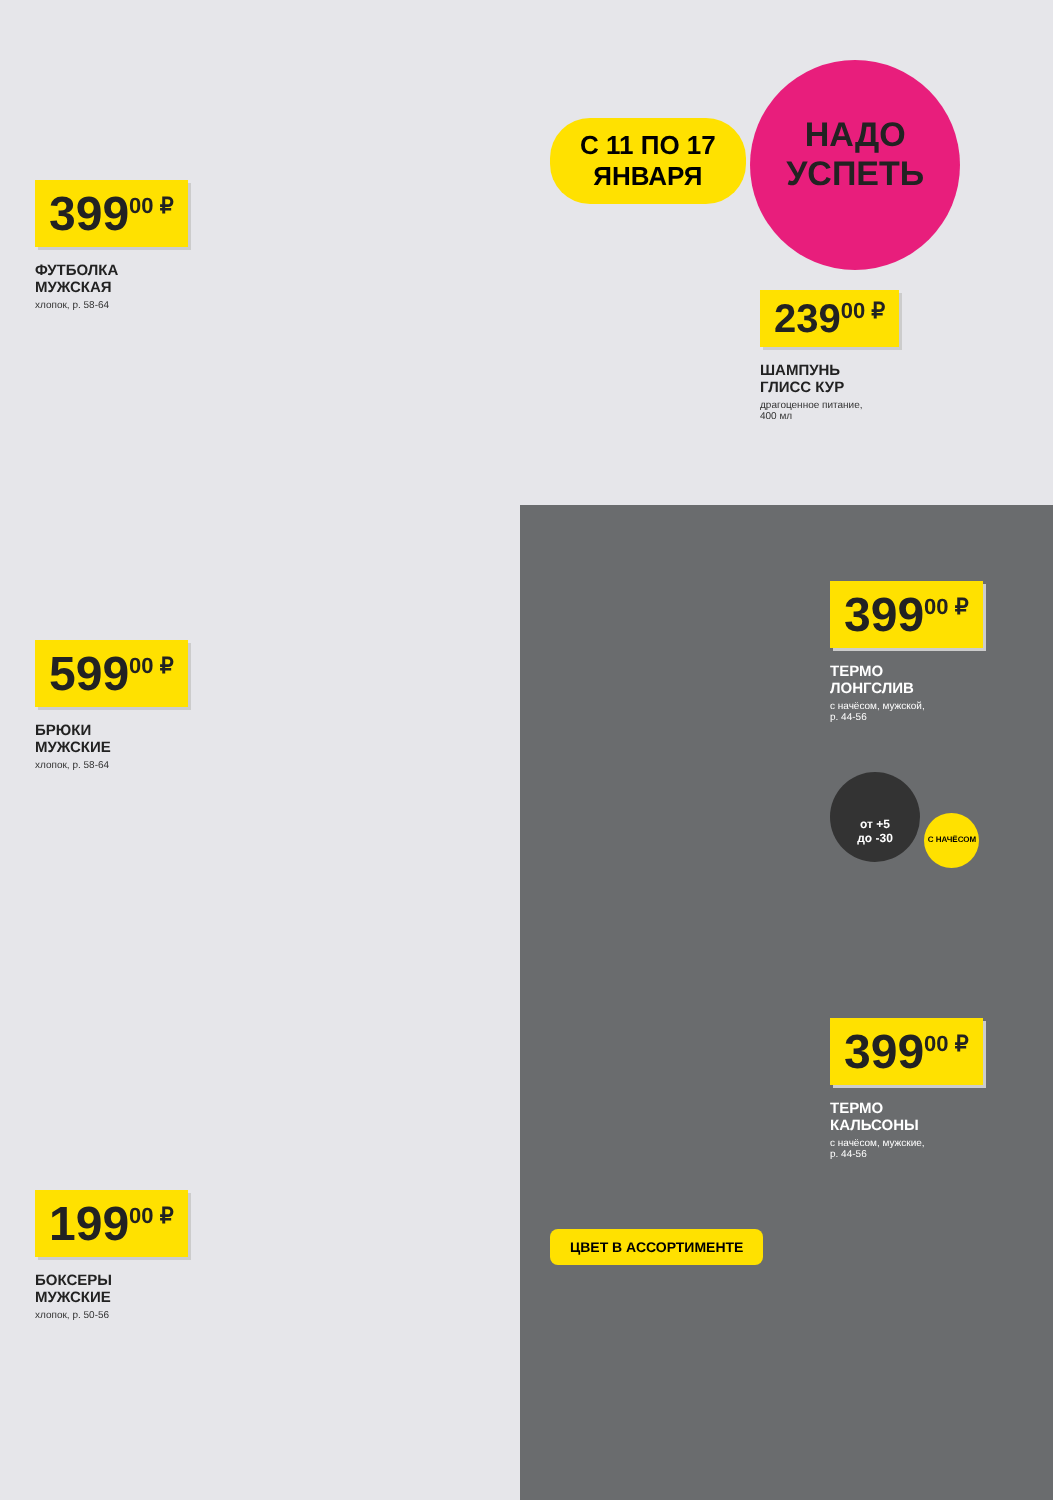399<sup>00 ₽</sup>
ФУТБОЛКА
МУЖСКАЯ
хлопок, р. 58-64
599<sup>00 ₽</sup>
БРЮКИ
МУЖСКИЕ
хлопок, р. 58-64
199<sup>00 ₽</sup>
БОКСЕРЫ
МУЖСКИЕ
хлопок, р. 50-56
С 11 ПО 17
ЯНВАРЯ
НАДО
УСПЕТЬ
239<sup>00 ₽</sup>
ШАМПУНЬ
ГЛИСС КУР
драгоценное питание,
400 мл
399<sup>00 ₽</sup>
ТЕРМО
ЛОНГСЛИВ
с начёсом, мужской,
р. 44-56
от +5
до -30
С НАЧЁСОМ
399<sup>00 ₽</sup>
ТЕРМО
КАЛЬСОНЫ
с начёсом, мужские,
р. 44-56
ЦВЕТ В АССОРТИМЕНТЕ